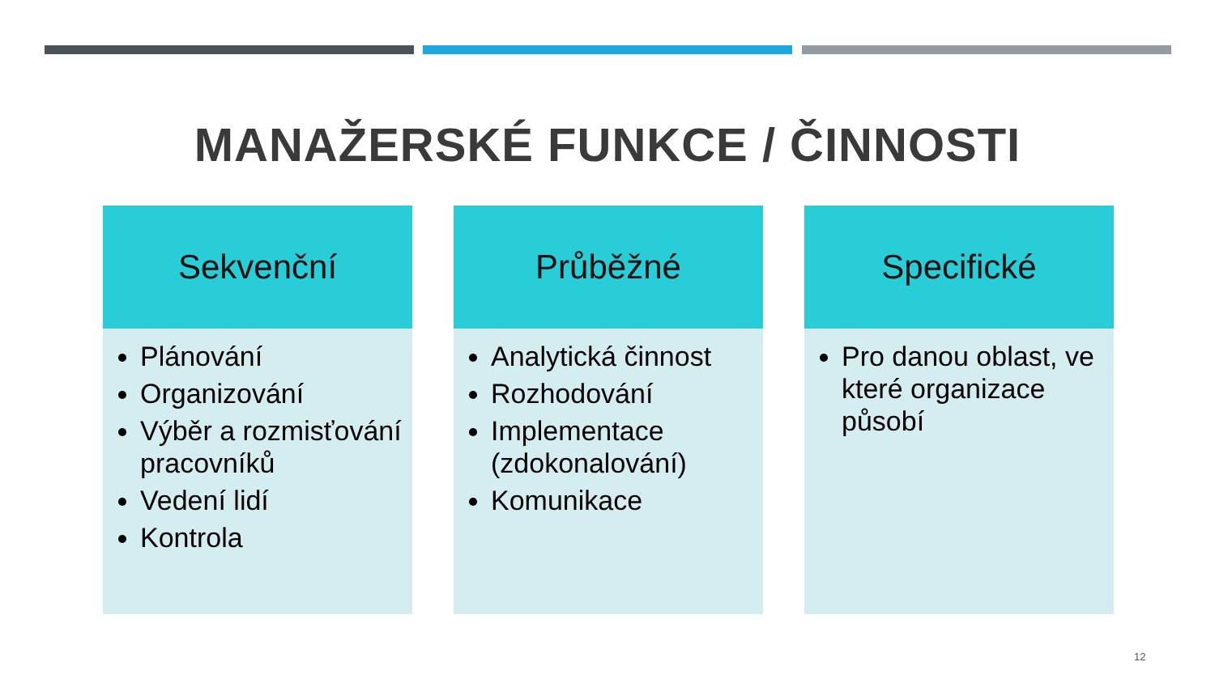MANAŽERSKÉ FUNKCE / ČINNOSTI
Sekvenční
Plánování
Organizování
Výběr a rozmisťování pracovníků
Vedení lidí
Kontrola
Průběžné
Analytická činnost
Rozhodování
Implementace (zdokonalování)
Komunikace
Specifické
Pro danou oblast, ve které organizace působí
12